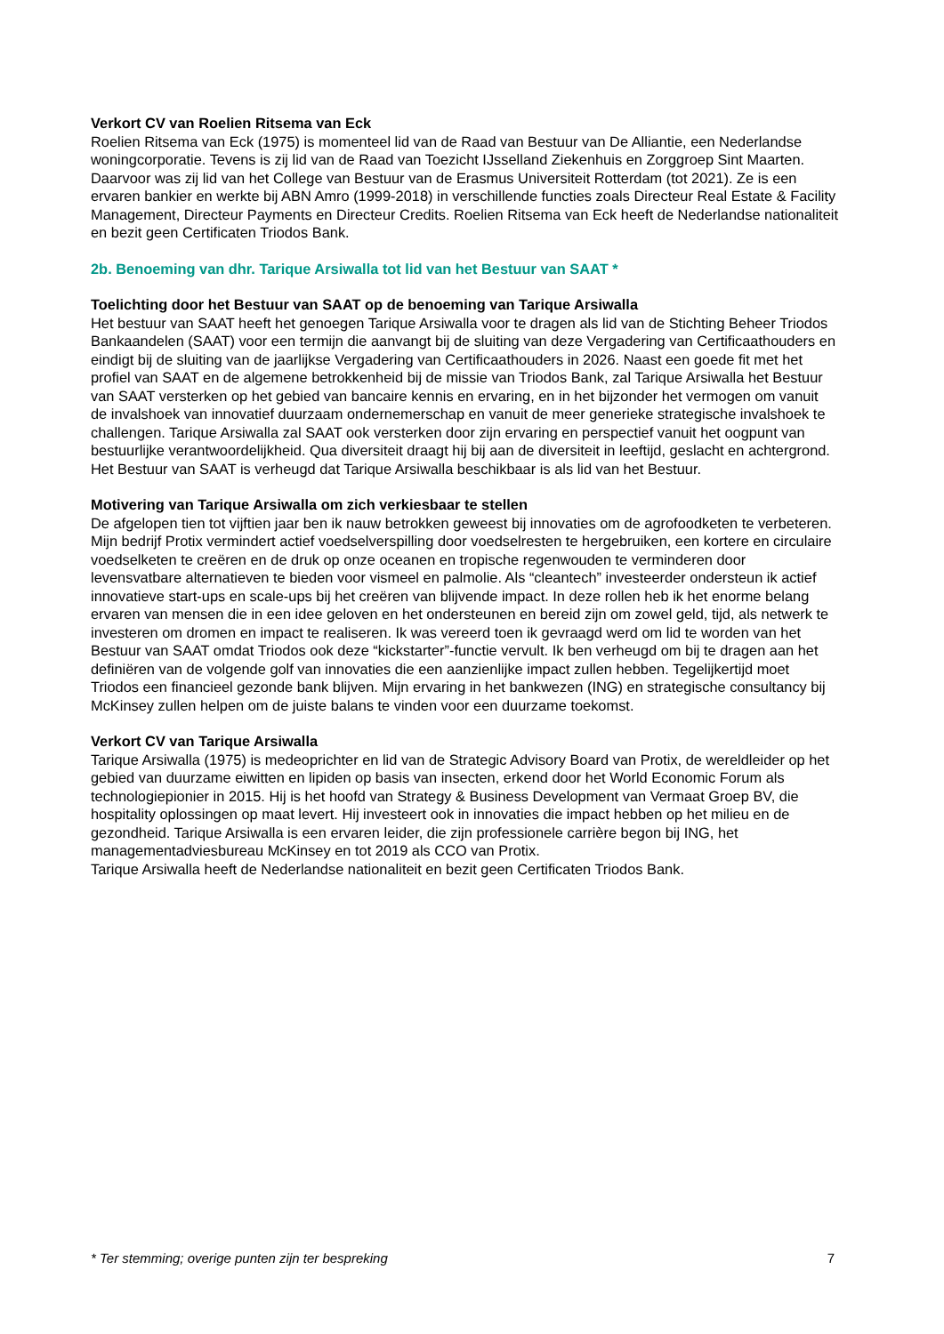Verkort CV van Roelien Ritsema van Eck
Roelien Ritsema van Eck (1975) is momenteel lid van de Raad van Bestuur van De Alliantie, een Nederlandse woningcorporatie. Tevens is zij lid van de Raad van Toezicht IJsselland Ziekenhuis en Zorggroep Sint Maarten. Daarvoor was zij lid van het College van Bestuur van de Erasmus Universiteit Rotterdam (tot 2021). Ze is een ervaren bankier en werkte bij ABN Amro (1999-2018) in verschillende functies zoals Directeur Real Estate & Facility Management, Directeur Payments en Directeur Credits. Roelien Ritsema van Eck heeft de Nederlandse nationaliteit en bezit geen Certificaten Triodos Bank.
2b. Benoeming van dhr. Tarique Arsiwalla tot lid van het Bestuur van SAAT *
Toelichting door het Bestuur van SAAT op de benoeming van Tarique Arsiwalla
Het bestuur van SAAT heeft het genoegen Tarique Arsiwalla voor te dragen als lid van de Stichting Beheer Triodos Bankaandelen (SAAT) voor een termijn die aanvangt bij de sluiting van deze Vergadering van Certificaathouders en eindigt bij de sluiting van de jaarlijkse Vergadering van Certificaathouders in 2026. Naast een goede fit met het profiel van SAAT en de algemene betrokkenheid bij de missie van Triodos Bank, zal Tarique Arsiwalla het Bestuur van SAAT versterken op het gebied van bancaire kennis en ervaring, en in het bijzonder het vermogen om vanuit de invalshoek van innovatief duurzaam ondernemerschap en vanuit de meer generieke strategische invalshoek te challengen. Tarique Arsiwalla zal SAAT ook versterken door zijn ervaring en perspectief vanuit het oogpunt van bestuurlijke verantwoordelijkheid. Qua diversiteit draagt hij bij aan de diversiteit in leeftijd, geslacht en achtergrond. Het Bestuur van SAAT is verheugd dat Tarique Arsiwalla beschikbaar is als lid van het Bestuur.
Motivering van Tarique Arsiwalla om zich verkiesbaar te stellen
De afgelopen tien tot vijftien jaar ben ik nauw betrokken geweest bij innovaties om de agrofoodketen te verbeteren. Mijn bedrijf Protix vermindert actief voedselverspilling door voedselresten te hergebruiken, een kortere en circulaire voedselketen te creëren en de druk op onze oceanen en tropische regenwouden te verminderen door levensvatbare alternatieven te bieden voor vismeel en palmolie. Als “cleantech” investeerder ondersteun ik actief innovatieve start-ups en scale-ups bij het creëren van blijvende impact. In deze rollen heb ik het enorme belang ervaren van mensen die in een idee geloven en het ondersteunen en bereid zijn om zowel geld, tijd, als netwerk te investeren om dromen en impact te realiseren. Ik was vereerd toen ik gevraagd werd om lid te worden van het Bestuur van SAAT omdat Triodos ook deze “kickstarter”-functie vervult. Ik ben verheugd om bij te dragen aan het definiëren van de volgende golf van innovaties die een aanzienlijke impact zullen hebben. Tegelijkertijd moet Triodos een financieel gezonde bank blijven. Mijn ervaring in het bankwezen (ING) en strategische consultancy bij McKinsey zullen helpen om de juiste balans te vinden voor een duurzame toekomst.
Verkort CV van Tarique Arsiwalla
Tarique Arsiwalla (1975) is medeoprichter en lid van de Strategic Advisory Board van Protix, de wereldleider op het gebied van duurzame eiwitten en lipiden op basis van insecten, erkend door het World Economic Forum als technologiepionier in 2015. Hij is het hoofd van Strategy & Business Development van Vermaat Groep BV, die hospitality oplossingen op maat levert. Hij investeert ook in innovaties die impact hebben op het milieu en de gezondheid. Tarique Arsiwalla is een ervaren leider, die zijn professionele carrière begon bij ING, het managementadviesbureau McKinsey en tot 2019 als CCO van Protix.
Tarique Arsiwalla heeft de Nederlandse nationaliteit en bezit geen Certificaten Triodos Bank.
* Ter stemming; overige punten zijn ter bespreking 7